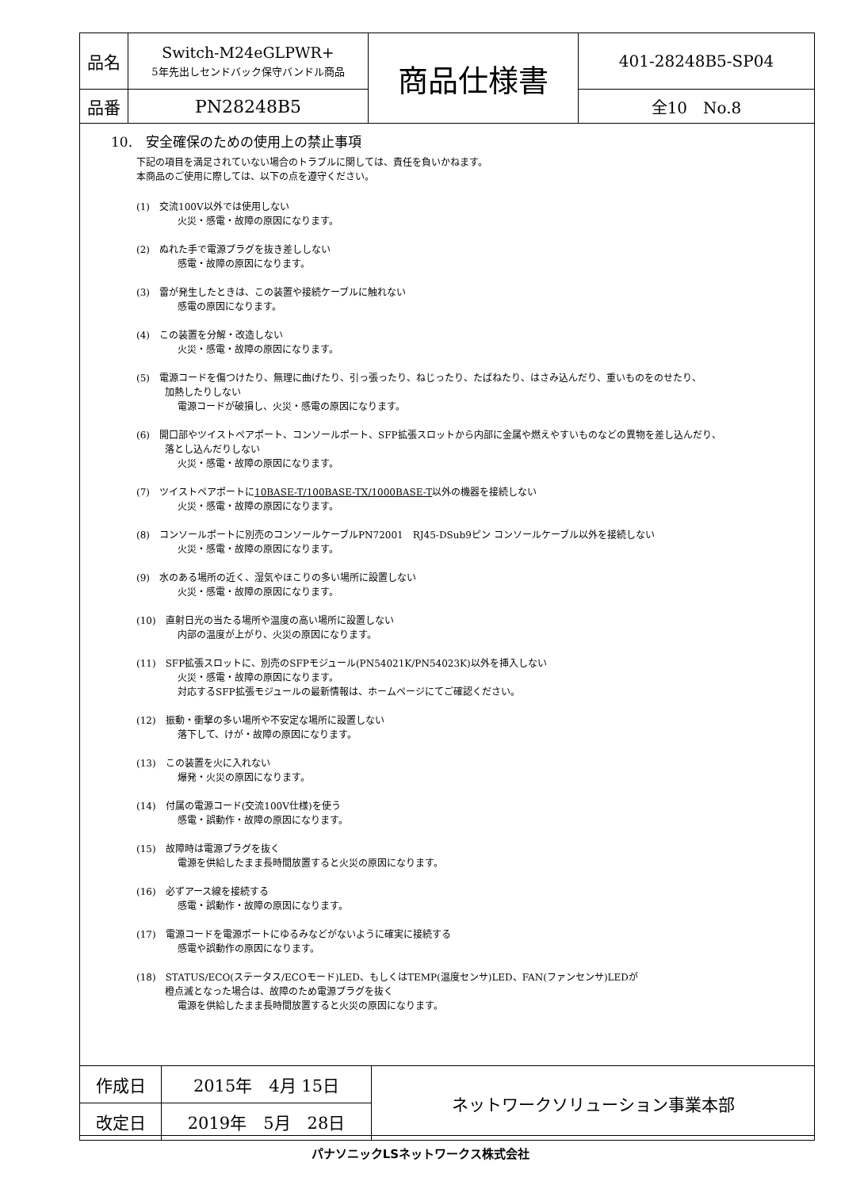| 品名 | Switch-M24eGLPWR+ 5年先出しセンドバック保守バンドル商品 | 商品仕様書 | 401-28248B5-SP04 |
| 品番 | PN28248B5 | | 全10 No.8 |
10.　安全確保のための使用上の禁止事項
下記の項目を満足されていない場合のトラブルに関しては、責任を負いかねます。
本商品のご使用に際しては、以下の点を遵守ください。
(1)　交流100V以外では使用しない
火災・感電・故障の原因になります。
(2)　ぬれた手で電源プラグを抜き差ししない
感電・故障の原因になります。
(3)　雷が発生したときは、この装置や接続ケーブルに触れない
感電の原因になります。
(4)　この装置を分解・改造しない
火災・感電・故障の原因になります。
(5)　電源コードを傷つけたり、無理に曲げたり、引っ張ったり、ねじったり、たばねたり、はさみ込んだり、重いものをのせたり、
　　　加熱したりしない
電源コードが破損し、火災・感電の原因になります。
(6)　開口部やツイストペアポート、コンソールポート、SFP拡張スロットから内部に金属や燃えやすいものなどの異物を差し込んだり、
　　　落とし込んだりしない
火災・感電・故障の原因になります。
(7)　ツイストペアポートに10BASE-T/100BASE-TX/1000BASE-T以外の機器を接続しない
火災・感電・故障の原因になります。
(8)　コンソールポートに別売のコンソールケーブルPN72001　RJ45-DSub9ピン コンソールケーブル以外を接続しない
火災・感電・故障の原因になります。
(9)　水のある場所の近く、湿気やほこりの多い場所に設置しない
火災・感電・故障の原因になります。
(10)　直射日光の当たる場所や温度の高い場所に設置しない
内部の温度が上がり、火災の原因になります。
(11)　SFP拡張スロットに、別売のSFPモジュール(PN54021K/PN54023K)以外を挿入しない
火災・感電・故障の原因になります。
対応するSFP拡張モジュールの最新情報は、ホームページにてご確認ください。
(12)　振動・衝撃の多い場所や不安定な場所に設置しない
落下して、けが・故障の原因になります。
(13)　この装置を火に入れない
爆発・火災の原因になります。
(14)　付属の電源コード(交流100V仕様)を使う
感電・誤動作・故障の原因になります。
(15)　故障時は電源プラグを抜く
電源を供給したまま長時間放置すると火災の原因になります。
(16)　必ずアース線を接続する
感電・誤動作・故障の原因になります。
(17)　電源コードを電源ポートにゆるみなどがないように確実に接続する
感電や誤動作の原因になります。
(18)　STATUS/ECO(ステータス/ECOモード)LED、もしくはTEMP(温度センサ)LED、FAN(ファンセンサ)LEDが
　　　橙点滅となった場合は、故障のため電源プラグを抜く
電源を供給したまま長時間放置すると火災の原因になります。
| 作成日 | 2015年 4月 15日 | ネットワークソリューション事業本部 |
| 改定日 | 2019年 5月 28日 | |
パナソニックLSネットワークス株式会社